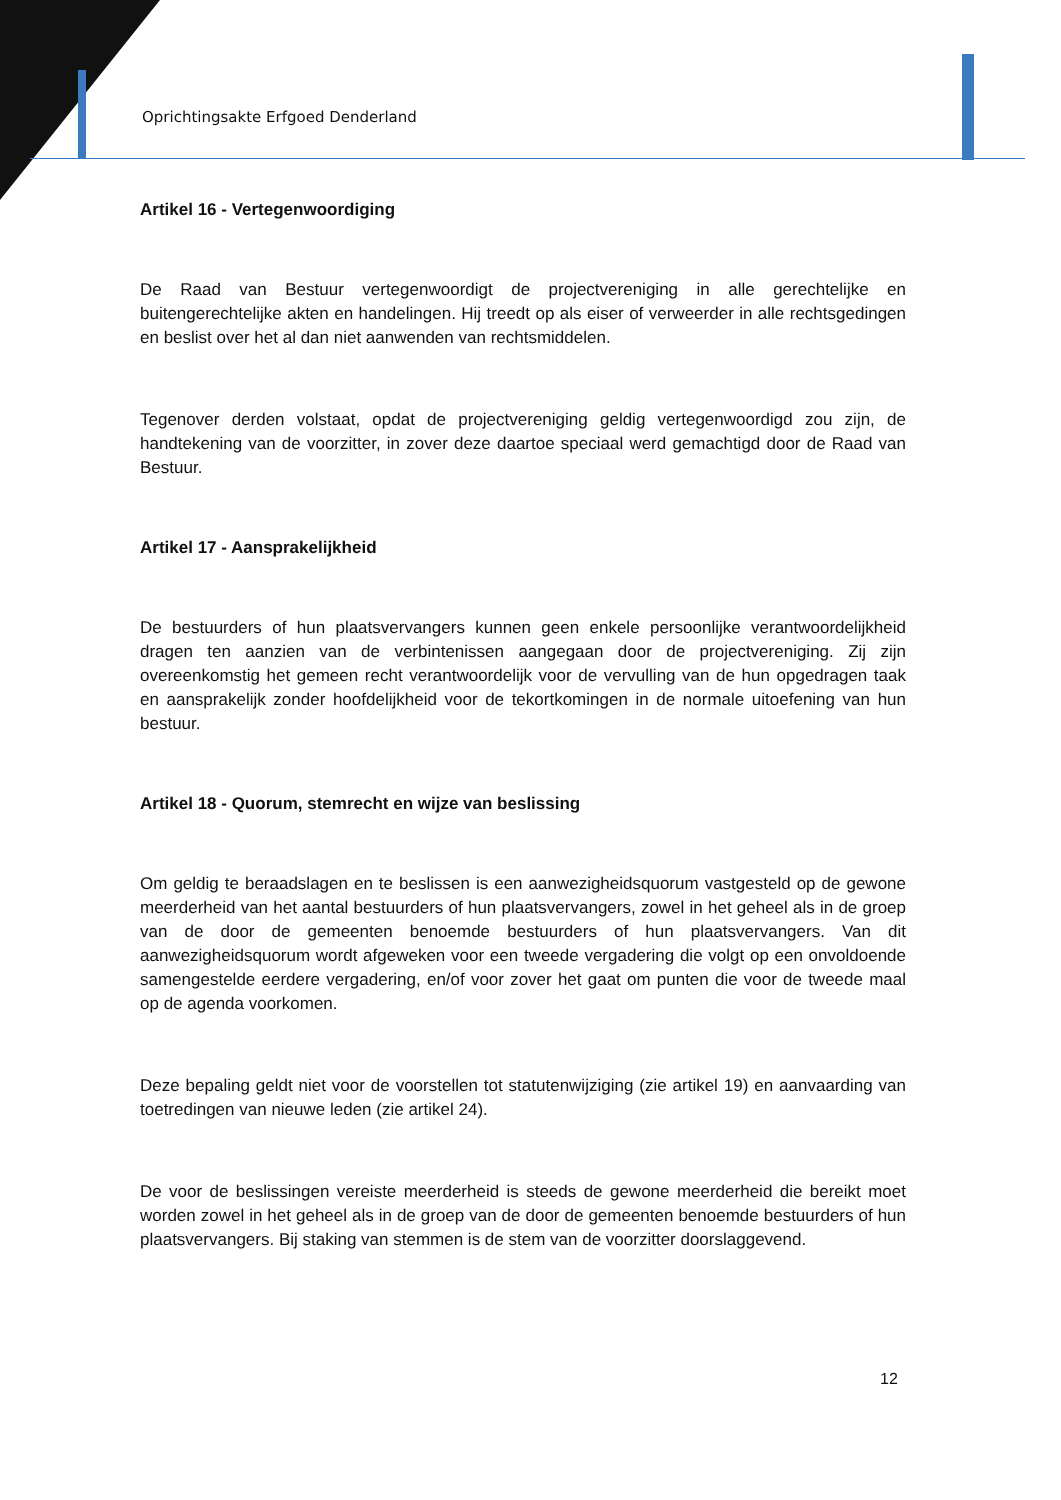Oprichtingsakte Erfgoed Denderland
Artikel 16 - Vertegenwoordiging
De Raad van Bestuur vertegenwoordigt de projectvereniging in alle gerechtelijke en buitengerechtelijke akten en handelingen. Hij treedt op als eiser of verweerder in alle rechtsgedingen en beslist over het al dan niet aanwenden van rechtsmiddelen.
Tegenover derden volstaat, opdat de projectvereniging geldig vertegenwoordigd zou zijn, de handtekening van de voorzitter, in zover deze daartoe speciaal werd gemachtigd door de Raad van Bestuur.
Artikel 17 - Aansprakelijkheid
De bestuurders of hun plaatsvervangers kunnen geen enkele persoonlijke verantwoordelijkheid dragen ten aanzien van de verbintenissen aangegaan door de projectvereniging. Zij zijn overeenkomstig het gemeen recht verantwoordelijk voor de vervulling van de hun opgedragen taak en aansprakelijk zonder hoofdelijkheid voor de tekortkomingen in de normale uitoefening van hun bestuur.
Artikel 18 - Quorum, stemrecht en wijze van beslissing
Om geldig te beraadslagen en te beslissen is een aanwezigheidsquorum vastgesteld op de gewone meerderheid van het aantal bestuurders of hun plaatsvervangers, zowel in het geheel als in de groep van de door de gemeenten benoemde bestuurders of hun plaatsvervangers. Van dit aanwezigheidsquorum wordt afgeweken voor een tweede vergadering die volgt op een onvoldoende samengestelde eerdere vergadering, en/of voor zover het gaat om punten die voor de tweede maal op de agenda voorkomen.
Deze bepaling geldt niet voor de voorstellen tot statutenwijziging (zie artikel 19) en aanvaarding van toetredingen van nieuwe leden (zie artikel 24).
De voor de beslissingen vereiste meerderheid is steeds de gewone meerderheid die bereikt moet worden zowel in het geheel als in de groep van de door de gemeenten benoemde bestuurders of hun plaatsvervangers. Bij staking van stemmen is de stem van de voorzitter doorslaggevend.
12